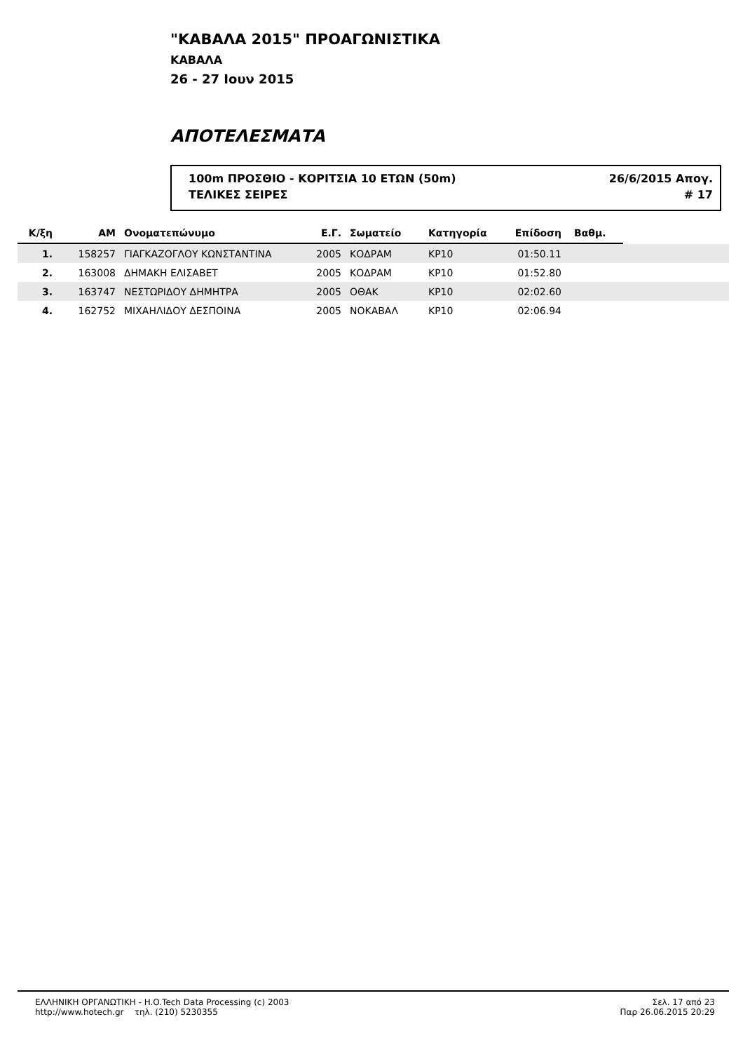"ΚΑΒΑΛΑ 2015" ΠΡΟΑΓΩΝΙΣΤΙΚΑ
ΚΑΒΑΛΑ
26 - 27 Ιουν 2015
ΑΠΟΤΕΛΕΣΜΑΤΑ
100m ΠΡΟΣΘΙΟ - ΚΟΡΙΤΣΙΑ 10 ΕΤΩΝ (50m) 26/6/2015 Απογ.
ΤΕΛΙΚΕΣ ΣΕΙΡΕΣ # 17
| Κ/ξη | ΑΜ | Ονοματεπώνυμο | Ε.Γ. | Σωματείο | Κατηγορία | Επίδοση | Βαθμ. | |
| --- | --- | --- | --- | --- | --- | --- | --- | --- |
| 1. | 158257 | ΓΙΑΓΚΑΖΟΓΛΟΥ ΚΩΝΣΤΑΝΤΙΝΑ | 2005 | ΚΟΔΡΑΜ | ΚΡ10 | 01:50.11 | | |
| 2. | 163008 | ΔΗΜΑΚΗ ΕΛΙΣΑΒΕΤ | 2005 | ΚΟΔΡΑΜ | ΚΡ10 | 01:52.80 | | |
| 3. | 163747 | ΝΕΣΤΩΡΙΔΟΥ ΔΗΜΗΤΡΑ | 2005 | ΟΘΑΚ | ΚΡ10 | 02:02.60 | | |
| 4. | 162752 | ΜΙΧΑΗΛΙΔΟΥ ΔΕΣΠΟΙΝΑ | 2005 | ΝΟΚΑΒΑΛ | ΚΡ10 | 02:06.94 | | |
ΕΛΛΗΝΙΚΗ ΟΡΓΑΝΩΤΙΚΗ - H.O.Tech Data Processing (c) 2003
http://www.hotech.gr τηλ. (210) 5230355
Σελ. 17 από 23
Παρ 26.06.2015 20:29